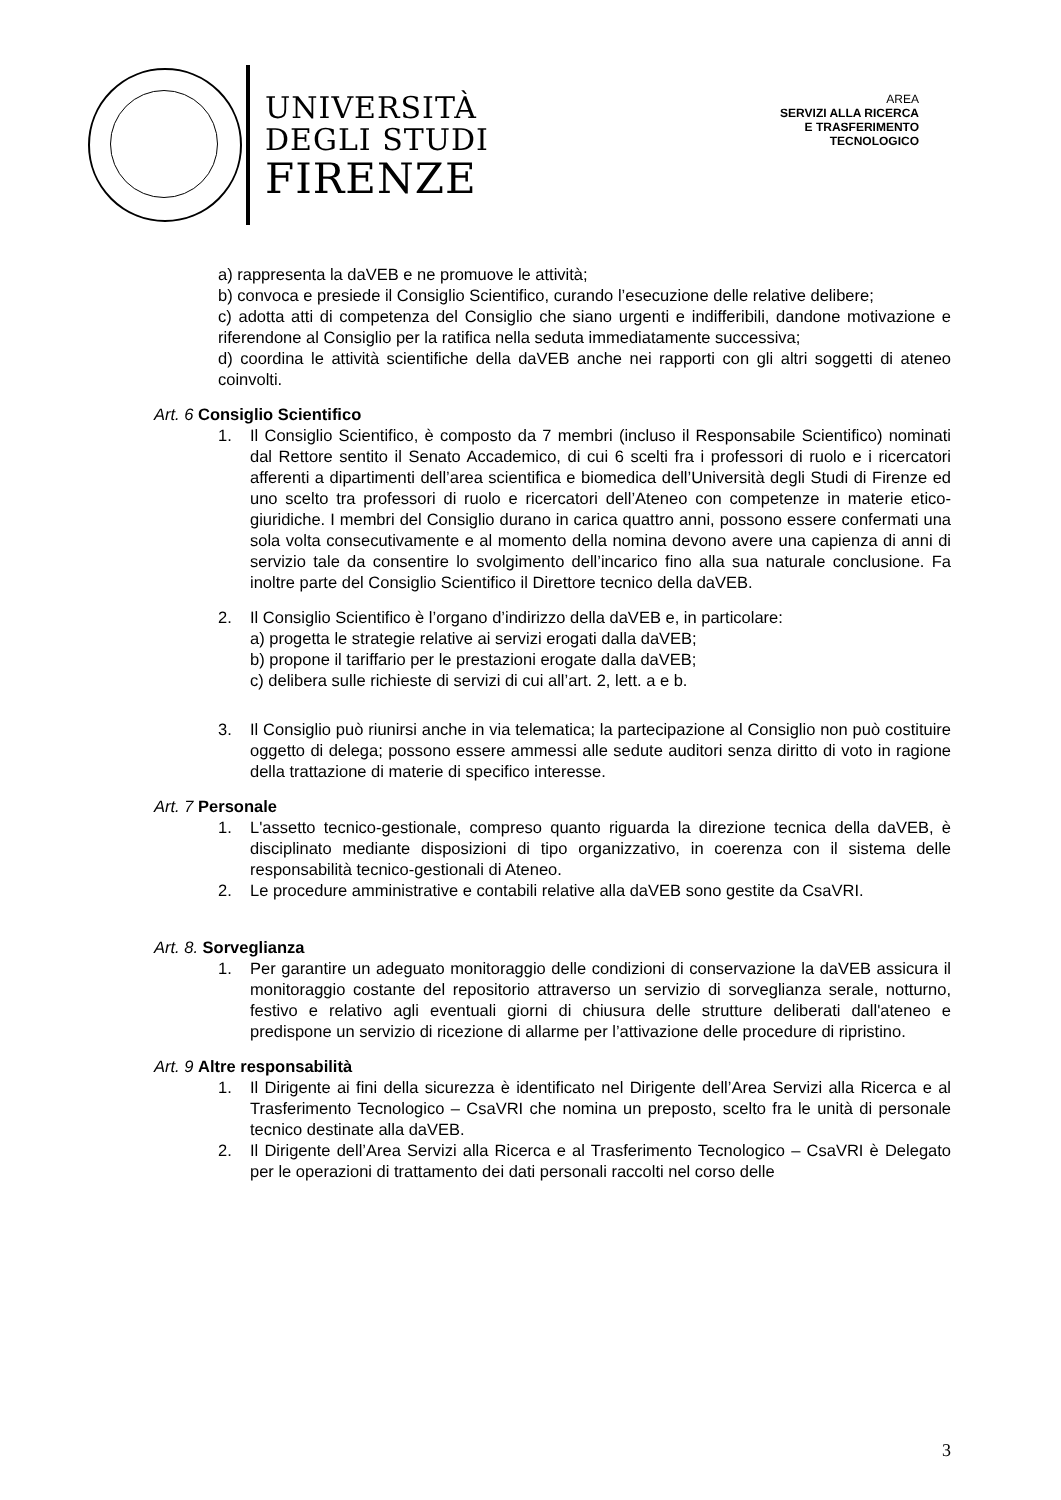UNIVERSITÀ
DEGLI STUDI
FIRENZE
AREA
SERVIZI ALLA RICERCA
E TRASFERIMENTO
TECNOLOGICO
a) rappresenta la daVEB e ne promuove le attività;
b) convoca e presiede il Consiglio Scientifico, curando l’esecuzione delle relative delibere;
c) adotta atti di competenza del Consiglio che siano urgenti e indifferibili, dandone motivazione e riferendone al Consiglio per la ratifica nella seduta immediatamente successiva;
d) coordina le attività scientifiche della daVEB anche nei rapporti con gli altri soggetti di ateneo coinvolti.
Art. 6 Consiglio Scientifico
1. Il Consiglio Scientifico, è composto da 7 membri (incluso il Responsabile Scientifico) nominati dal Rettore sentito il Senato Accademico, di cui 6 scelti fra i professori di ruolo e i ricercatori afferenti a dipartimenti dell’area scientifica e biomedica dell’Università degli Studi di Firenze ed uno scelto tra professori di ruolo e ricercatori dell’Ateneo con competenze in materie etico-giuridiche. I membri del Consiglio durano in carica quattro anni, possono essere confermati una sola volta consecutivamente e al momento della nomina devono avere una capienza di anni di servizio tale da consentire lo svolgimento dell’incarico fino alla sua naturale conclusione. Fa inoltre parte del Consiglio Scientifico il Direttore tecnico della daVEB.
2. Il Consiglio Scientifico è l’organo d’indirizzo della daVEB e, in particolare:
a) progetta le strategie relative ai servizi erogati dalla daVEB;
b) propone il tariffario per le prestazioni erogate dalla daVEB;
c) delibera sulle richieste di servizi di cui all’art. 2, lett. a e b.
3. Il Consiglio può riunirsi anche in via telematica; la partecipazione al Consiglio non può costituire oggetto di delega; possono essere ammessi alle sedute auditori senza diritto di voto in ragione della trattazione di materie di specifico interesse.
Art. 7 Personale
1. L'assetto tecnico-gestionale, compreso quanto riguarda la direzione tecnica della daVEB, è disciplinato mediante disposizioni di tipo organizzativo, in coerenza con il sistema delle responsabilità tecnico-gestionali di Ateneo.
2. Le procedure amministrative e contabili relative alla daVEB sono gestite da CsaVRI.
Art. 8. Sorveglianza
1. Per garantire un adeguato monitoraggio delle condizioni di conservazione la daVEB assicura il monitoraggio costante del repositorio attraverso un servizio di sorveglianza serale, notturno, festivo e relativo agli eventuali giorni di chiusura delle strutture deliberati dall'ateneo e predispone un servizio di ricezione di allarme per l’attivazione delle procedure di ripristino.
Art. 9 Altre responsabilità
1. Il Dirigente ai fini della sicurezza è identificato nel Dirigente dell’Area Servizi alla Ricerca e al Trasferimento Tecnologico – CsaVRI che nomina un preposto, scelto fra le unità di personale tecnico destinate alla daVEB.
2. Il Dirigente dell’Area Servizi alla Ricerca e al Trasferimento Tecnologico – CsaVRI è Delegato per le operazioni di trattamento dei dati personali raccolti nel corso delle
3